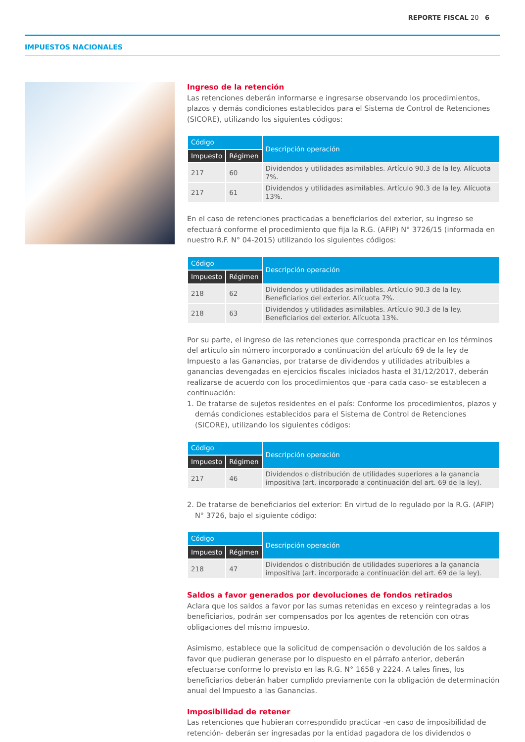REPORTE FISCAL 20 6
IMPUESTOS NACIONALES
Ingreso de la retención
Las retenciones deberán informarse e ingresarse observando los procedimientos, plazos y demás condiciones establecidos para el Sistema de Control de Retenciones (SICORE), utilizando los siguientes códigos:
| Código | | Descripción operación |
| --- | --- | --- |
| Impuesto | Régimen | |
| 217 | 60 | Dividendos y utilidades asimilables. Artículo 90.3 de la ley. Alícuota 7%. |
| 217 | 61 | Dividendos y utilidades asimilables. Artículo 90.3 de la ley. Alícuota 13%. |
En el caso de retenciones practicadas a beneficiarios del exterior, su ingreso se efectuará conforme el procedimiento que fija la R.G. (AFIP) N° 3726/15 (informada en nuestro R.F. N° 04-2015) utilizando los siguientes códigos:
| Código | | Descripción operación |
| --- | --- | --- |
| Impuesto | Régimen | |
| 218 | 62 | Dividendos y utilidades asimilables. Artículo 90.3 de la ley. Beneficiarios del exterior. Alícuota 7%. |
| 218 | 63 | Dividendos y utilidades asimilables. Artículo 90.3 de la ley. Beneficiarios del exterior. Alícuota 13%. |
Por su parte, el ingreso de las retenciones que corresponda practicar en los términos del artículo sin número incorporado a continuación del artículo 69 de la ley de Impuesto a las Ganancias, por tratarse de dividendos y utilidades atribuibles a ganancias devengadas en ejercicios fiscales iniciados hasta el 31/12/2017, deberán realizarse de acuerdo con los procedimientos que -para cada caso- se establecen a continuación:
1. De tratarse de sujetos residentes en el país: Conforme los procedimientos, plazos y demás condiciones establecidos para el Sistema de Control de Retenciones (SICORE), utilizando los siguientes códigos:
| Código | | Descripción operación |
| --- | --- | --- |
| Impuesto | Régimen | |
| 217 | 46 | Dividendos o distribución de utilidades superiores a la ganancia impositiva (art. incorporado a continuación del art. 69 de la ley). |
2. De tratarse de beneficiarios del exterior: En virtud de lo regulado por la R.G. (AFIP) N° 3726, bajo el siguiente código:
| Código | | Descripción operación |
| --- | --- | --- |
| Impuesto | Régimen | |
| 218 | 47 | Dividendos o distribución de utilidades superiores a la ganancia impositiva (art. incorporado a continuación del art. 69 de la ley). |
Saldos a favor generados por devoluciones de fondos retirados
Aclara que los saldos a favor por las sumas retenidas en exceso y reintegradas a los beneficiarios, podrán ser compensados por los agentes de retención con otras obligaciones del mismo impuesto.
Asimismo, establece que la solicitud de compensación o devolución de los saldos a favor que pudieran generase por lo dispuesto en el párrafo anterior, deberán efectuarse conforme lo previsto en las R.G. N° 1658 y 2224. A tales fines, los beneficiarios deberán haber cumplido previamente con la obligación de determinación anual del Impuesto a las Ganancias.
Imposibilidad de retener
Las retenciones que hubieran correspondido practicar -en caso de imposibilidad de retención- deberán ser ingresadas por la entidad pagadora de los dividendos o